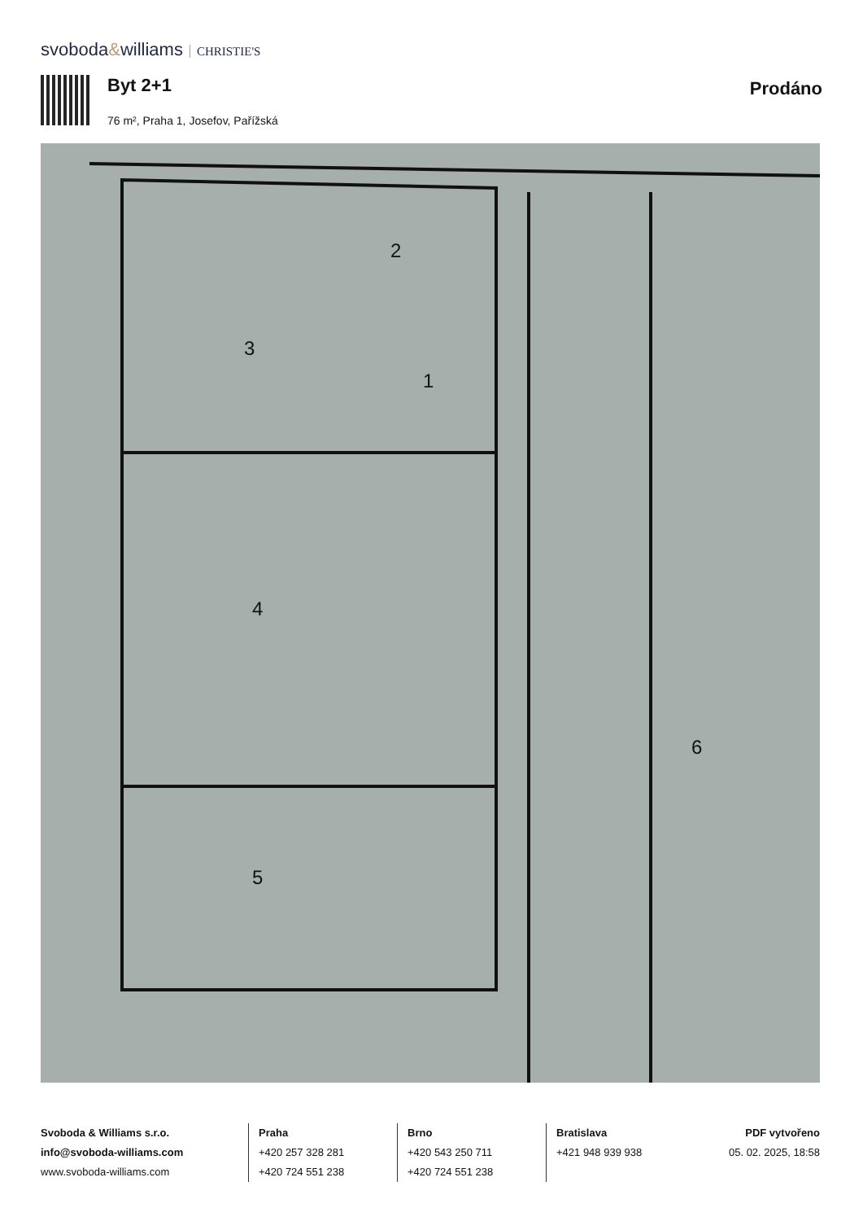svoboda&williams CHRISTIE'S
Byt 2+1
76 m², Praha 1, Josefov, Pařížská
Prodáno
2
1
3
4
5
6
Svoboda & Williams s.r.o.
info@svoboda-williams.com
www.svoboda-williams.com
Praha
+420 257 328 281
+420 724 551 238
Brno
+420 543 250 711
+420 724 551 238
Bratislava
+421 948 939 938
PDF vytvořeno
05. 02. 2025, 18:58